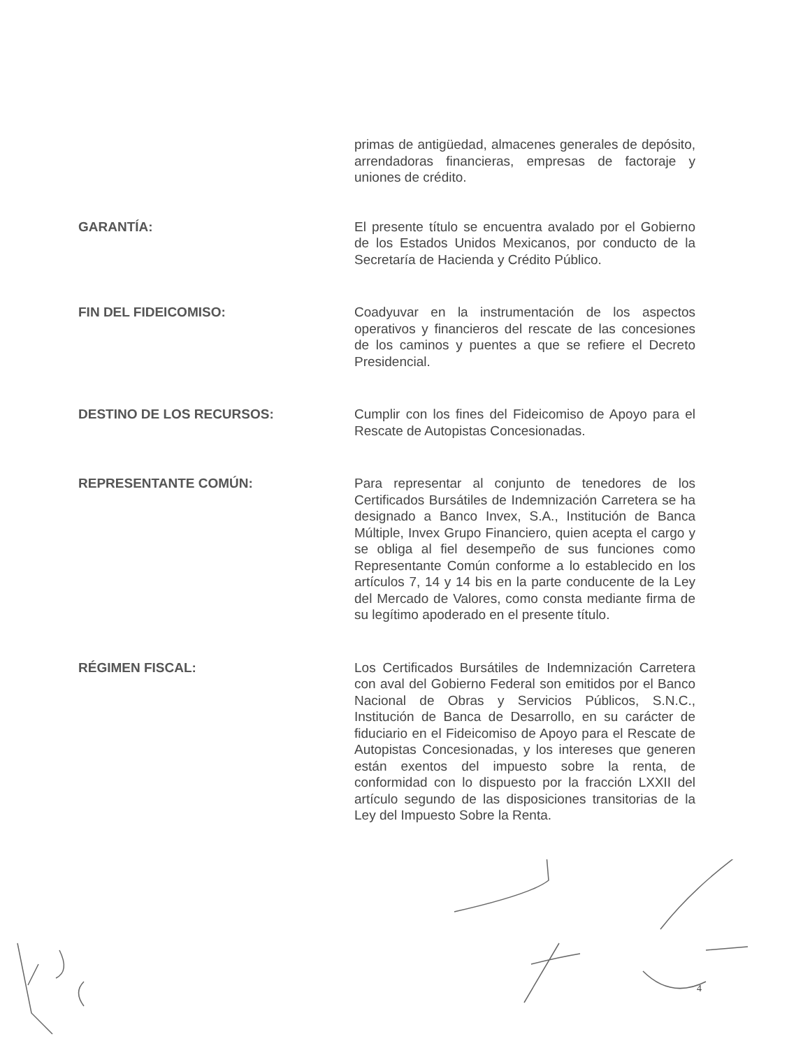primas de antigüedad, almacenes generales de depósito, arrendadoras financieras, empresas de factoraje y uniones de crédito.
GARANTÍA: El presente título se encuentra avalado por el Gobierno de los Estados Unidos Mexicanos, por conducto de la Secretaría de Hacienda y Crédito Público.
FIN DEL FIDEICOMISO: Coadyuvar en la instrumentación de los aspectos operativos y financieros del rescate de las concesiones de los caminos y puentes a que se refiere el Decreto Presidencial.
DESTINO DE LOS RECURSOS: Cumplir con los fines del Fideicomiso de Apoyo para el Rescate de Autopistas Concesionadas.
REPRESENTANTE COMÚN: Para representar al conjunto de tenedores de los Certificados Bursátiles de Indemnización Carretera se ha designado a Banco Invex, S.A., Institución de Banca Múltiple, Invex Grupo Financiero, quien acepta el cargo y se obliga al fiel desempeño de sus funciones como Representante Común conforme a lo establecido en los artículos 7, 14 y 14 bis en la parte conducente de la Ley del Mercado de Valores, como consta mediante firma de su legítimo apoderado en el presente título.
RÉGIMEN FISCAL: Los Certificados Bursátiles de Indemnización Carretera con aval del Gobierno Federal son emitidos por el Banco Nacional de Obras y Servicios Públicos, S.N.C., Institución de Banca de Desarrollo, en su carácter de fiduciario en el Fideicomiso de Apoyo para el Rescate de Autopistas Concesionadas, y los intereses que generen están exentos del impuesto sobre la renta, de conformidad con lo dispuesto por la fracción LXXII del artículo segundo de las disposiciones transitorias de la Ley del Impuesto Sobre la Renta.
4